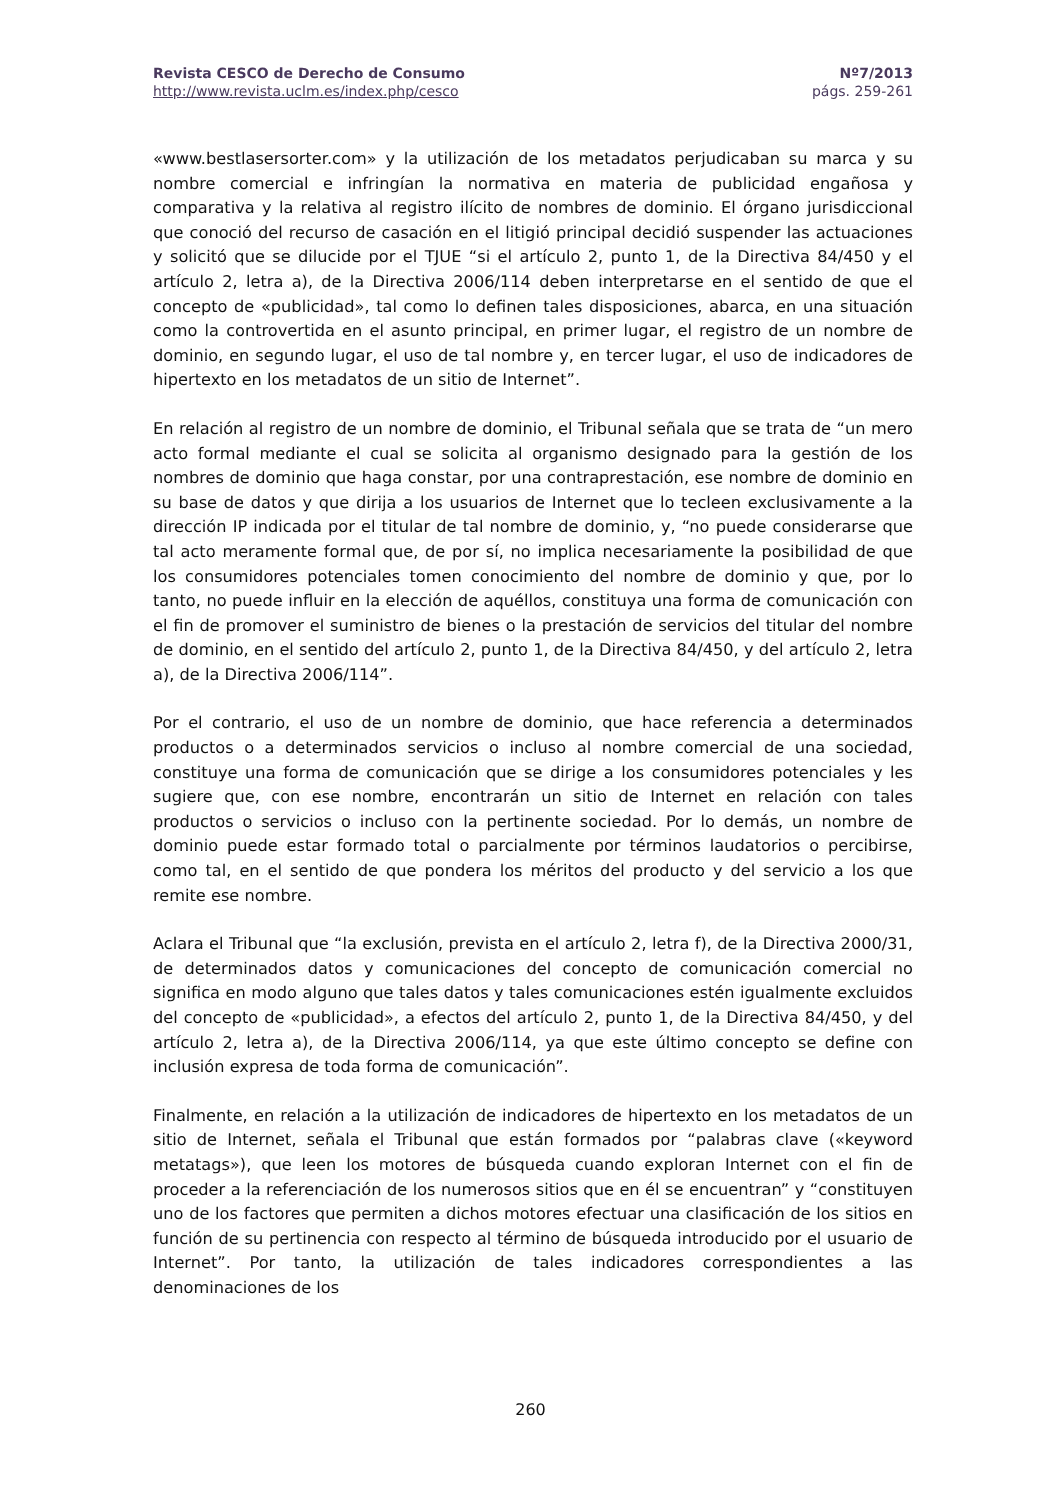Revista CESCO de Derecho de Consumo
http://www.revista.uclm.es/index.php/cesco
Nº7/2013
págs. 259-261
«www.bestlasersorter.com» y la utilización de los metadatos perjudicaban su marca y su nombre comercial e infringían la normativa en materia de publicidad engañosa y comparativa y la relativa al registro ilícito de nombres de dominio. El órgano jurisdiccional que conoció del recurso de casación en el litigió principal decidió suspender las actuaciones y solicitó que se dilucide por el TJUE “si el artículo 2, punto 1, de la Directiva 84/450 y el artículo 2, letra a), de la Directiva 2006/114 deben interpretarse en el sentido de que el concepto de «publicidad», tal como lo definen tales disposiciones, abarca, en una situación como la controvertida en el asunto principal, en primer lugar, el registro de un nombre de dominio, en segundo lugar, el uso de tal nombre y, en tercer lugar, el uso de indicadores de hipertexto en los metadatos de un sitio de Internet”.
En relación al registro de un nombre de dominio, el Tribunal señala que se trata de “un mero acto formal mediante el cual se solicita al organismo designado para la gestión de los nombres de dominio que haga constar, por una contraprestación, ese nombre de dominio en su base de datos y que dirija a los usuarios de Internet que lo tecleen exclusivamente a la dirección IP indicada por el titular de tal nombre de dominio, y, “no puede considerarse que tal acto meramente formal que, de por sí, no implica necesariamente la posibilidad de que los consumidores potenciales tomen conocimiento del nombre de dominio y que, por lo tanto, no puede influir en la elección de aquéllos, constituya una forma de comunicación con el fin de promover el suministro de bienes o la prestación de servicios del titular del nombre de dominio, en el sentido del artículo 2, punto 1, de la Directiva 84/450, y del artículo 2, letra a), de la Directiva 2006/114”.
Por el contrario, el uso de un nombre de dominio, que hace referencia a determinados productos o a determinados servicios o incluso al nombre comercial de una sociedad, constituye una forma de comunicación que se dirige a los consumidores potenciales y les sugiere que, con ese nombre, encontrarán un sitio de Internet en relación con tales productos o servicios o incluso con la pertinente sociedad. Por lo demás, un nombre de dominio puede estar formado total o parcialmente por términos laudatorios o percibirse, como tal, en el sentido de que pondera los méritos del producto y del servicio a los que remite ese nombre.
Aclara el Tribunal que “la exclusión, prevista en el artículo 2, letra f), de la Directiva 2000/31, de determinados datos y comunicaciones del concepto de comunicación comercial no significa en modo alguno que tales datos y tales comunicaciones estén igualmente excluidos del concepto de «publicidad», a efectos del artículo 2, punto 1, de la Directiva 84/450, y del artículo 2, letra a), de la Directiva 2006/114, ya que este último concepto se define con inclusión expresa de toda forma de comunicación”.
Finalmente, en relación a la utilización de indicadores de hipertexto en los metadatos de un sitio de Internet, señala el Tribunal que están formados por “palabras clave («keyword metatags»), que leen los motores de búsqueda cuando exploran Internet con el fin de proceder a la referenciación de los numerosos sitios que en él se encuentran” y “constituyen uno de los factores que permiten a dichos motores efectuar una clasificación de los sitios en función de su pertinencia con respecto al término de búsqueda introducido por el usuario de Internet”. Por tanto, la utilización de tales indicadores correspondientes a las denominaciones de los
260